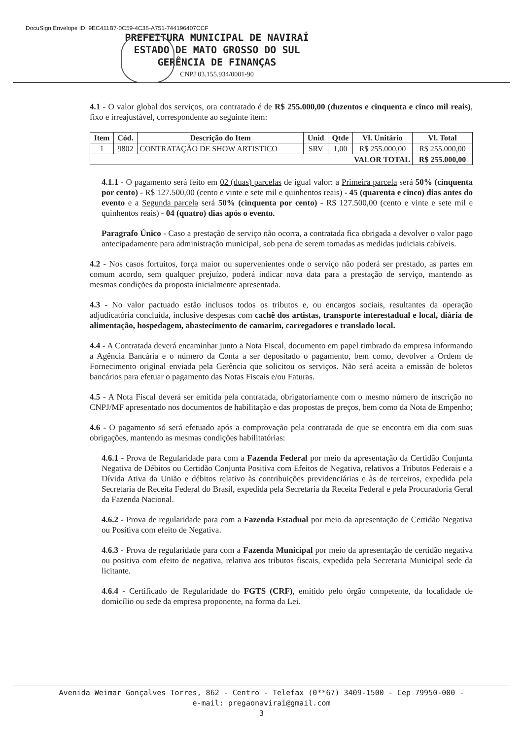DocuSign Envelope ID: 9EC411B7-0C59-4C36-A751-744196407CCF
PREFEITURA MUNICIPAL DE NAVIRAÍ
ESTADO DE MATO GROSSO DO SUL
GERÊNCIA DE FINANÇAS
CNPJ 03.155.934/0001-90
4.1 - O valor global dos serviços, ora contratado é de R$ 255.000,00 (duzentos e cinquenta e cinco mil reais), fixo e irreajustável, correspondente ao seguinte item:
| Item | Cód. | Descrição do Item | Unid | Qtde | Vl. Unitário | Vl. Total |
| --- | --- | --- | --- | --- | --- | --- |
| 1 | 9802 | CONTRATAÇÃO DE SHOW ARTISTICO | SRV | 1,00 | R$ 255.000,00 | R$ 255.000,00 |
| VALOR TOTAL | | | | | | R$ 255.000,00 |
4.1.1 - O pagamento será feito em 02 (duas) parcelas de igual valor: a Primeira parcela será 50% (cinquenta por cento) - R$ 127.500,00 (cento e vinte e sete mil e quinhentos reais) - 45 (quarenta e cinco) dias antes do evento e a Segunda parcela será 50% (cinquenta por cento) - R$ 127.500,00 (cento e vinte e sete mil e quinhentos reais) - 04 (quatro) dias após o evento.
Paragrafo Único - Caso a prestação de serviço não ocorra, a contratada fica obrigada a devolver o valor pago antecipadamente para administração municipal, sob pena de serem tomadas as medidas judiciais cabíveis.
4.2 - Nos casos fortuitos, força maior ou supervenientes onde o serviço não poderá ser prestado, as partes em comum acordo, sem qualquer prejuízo, poderá indicar nova data para a prestação de serviço, mantendo as mesmas condições da proposta inicialmente apresentada.
4.3 - No valor pactuado estão inclusos todos os tributos e, ou encargos sociais, resultantes da operação adjudicatória concluída, inclusive despesas com cachê dos artistas, transporte interestadual e local, diária de alimentação, hospedagem, abastecimento de camarim, carregadores e translado local.
4.4 - A Contratada deverá encaminhar junto a Nota Fiscal, documento em papel timbrado da empresa informando a Agência Bancária e o número da Conta a ser depositado o pagamento, bem como, devolver a Ordem de Fornecimento original enviada pela Gerência que solicitou os serviços. Não será aceita a emissão de boletos bancários para efetuar o pagamento das Notas Fiscais e/ou Faturas.
4.5 - A Nota Fiscal deverá ser emitida pela contratada, obrigatoriamente com o mesmo número de inscrição no CNPJ/MF apresentado nos documentos de habilitação e das propostas de preços, bem como da Nota de Empenho;
4.6 - O pagamento só será efetuado após a comprovação pela contratada de que se encontra em dia com suas obrigações, mantendo as mesmas condições habilitatórias:
4.6.1 - Prova de Regularidade para com a Fazenda Federal por meio da apresentação da Certidão Conjunta Negativa de Débitos ou Certidão Conjunta Positiva com Efeitos de Negativa, relativos a Tributos Federais e a Dívida Ativa da União e débitos relativo às contribuições previdenciárias e às de terceiros, expedida pela Secretaria de Receita Federal do Brasil, expedida pela Secretaria da Receita Federal e pela Procuradoria Geral da Fazenda Nacional.
4.6.2 - Prova de regularidade para com a Fazenda Estadual por meio da apresentação de Certidão Negativa ou Positiva com efeito de Negativa.
4.6.3 - Prova de regularidade para com a Fazenda Municipal por meio da apresentação de certidão negativa ou positiva com efeito de negativa, relativa aos tributos fiscais, expedida pela Secretaria Municipal sede da licitante.
4.6.4 - Certificado de Regularidade do FGTS (CRF), emitido pelo órgão competente, da localidade de domicílio ou sede da empresa proponente, na forma da Lei.
Avenida Weimar Gonçalves Torres, 862 - Centro - Telefax (0**67) 3409-1500 - Cep 79950-000 -
e-mail: pregaonavirai@gmail.com
3